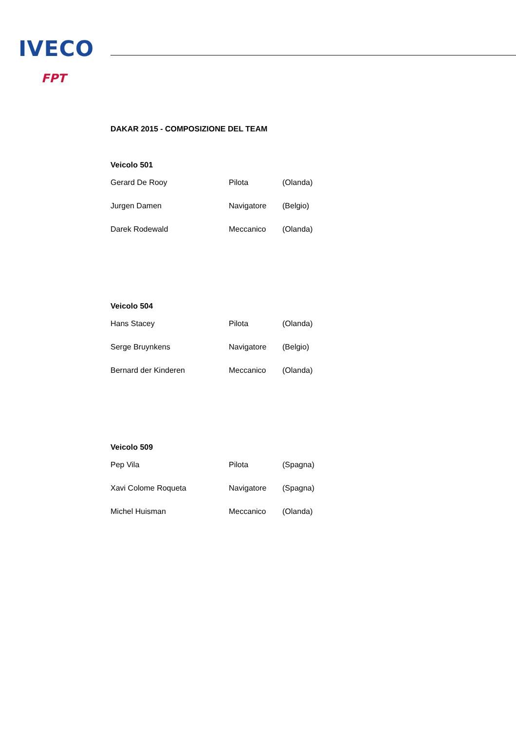IVECO
FPT
DAKAR 2015 - COMPOSIZIONE DEL TEAM
Veicolo 501
| Gerard De Rooy | Pilota | (Olanda) |
| Jurgen Damen | Navigatore | (Belgio) |
| Darek Rodewald | Meccanico | (Olanda) |
Veicolo 504
| Hans Stacey | Pilota | (Olanda) |
| Serge Bruynkens | Navigatore | (Belgio) |
| Bernard der Kinderen | Meccanico | (Olanda) |
Veicolo 509
| Pep Vila | Pilota | (Spagna) |
| Xavi Colome Roqueta | Navigatore | (Spagna) |
| Michel Huisman | Meccanico | (Olanda) |